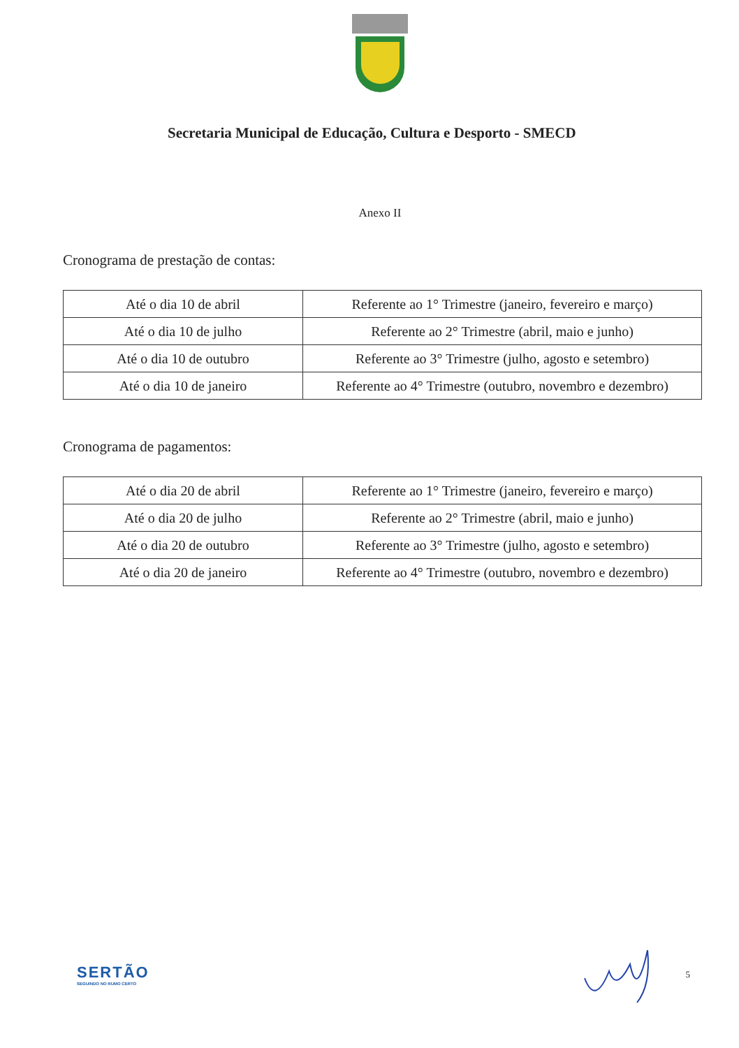Secretaria Municipal de Educação, Cultura e Desporto - SMECD
Anexo II
Cronograma de prestação de contas:
| Até o dia 10 de abril | Referente ao 1° Trimestre (janeiro, fevereiro e março) |
| Até o dia 10 de julho | Referente ao 2° Trimestre (abril, maio e junho) |
| Até o dia 10 de outubro | Referente ao 3° Trimestre (julho, agosto e setembro) |
| Até o dia 10 de janeiro | Referente ao 4° Trimestre (outubro, novembro e dezembro) |
Cronograma de pagamentos:
| Até o dia 20 de abril | Referente ao 1° Trimestre (janeiro, fevereiro e março) |
| Até o dia 20 de julho | Referente ao 2° Trimestre (abril, maio e junho) |
| Até o dia 20 de outubro | Referente ao 3° Trimestre (julho, agosto e setembro) |
| Até o dia 20 de janeiro | Referente ao 4° Trimestre (outubro, novembro e dezembro) |
SERTÃO
SEGUINDO NO RUMO CERTO
5